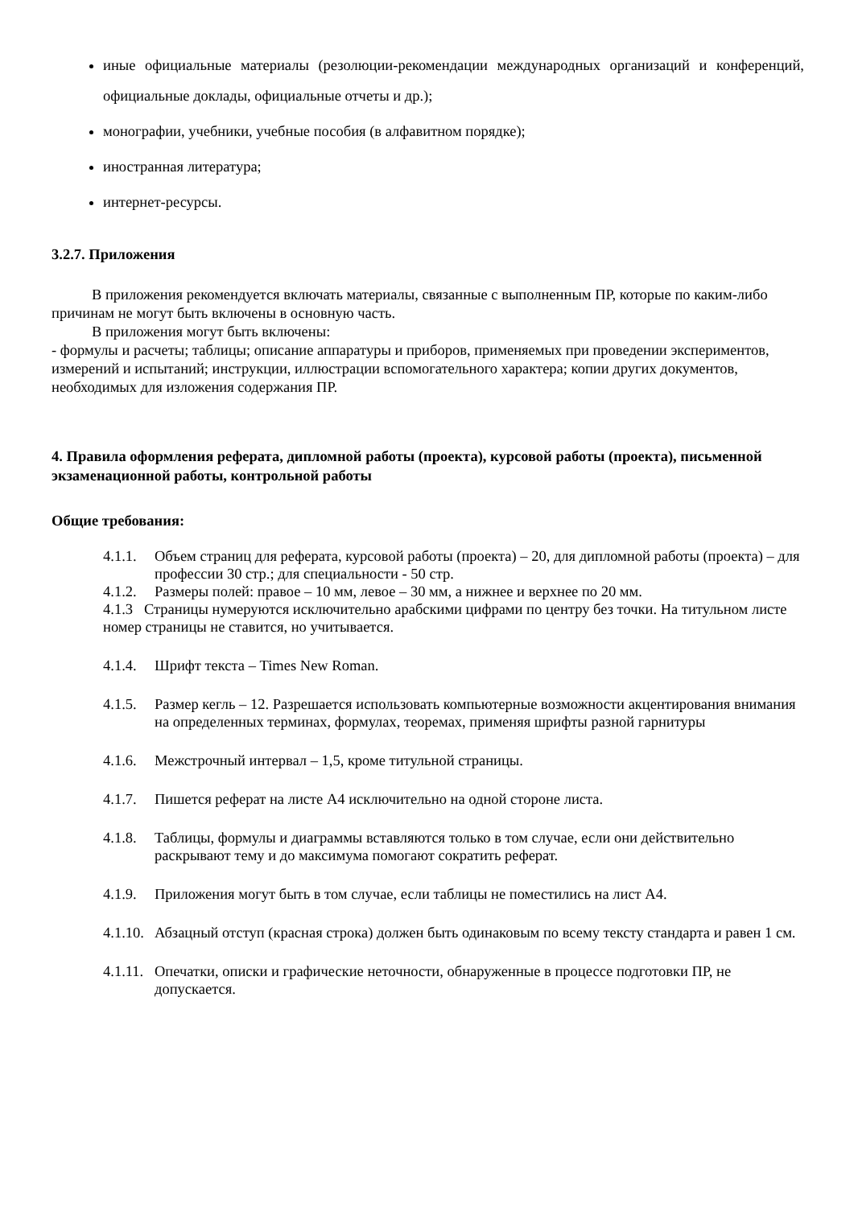иные официальные материалы (резолюции-рекомендации международных организаций и конференций, официальные доклады, официальные отчеты и др.);
монографии, учебники, учебные пособия (в алфавитном порядке);
иностранная литература;
интернет-ресурсы.
3.2.7. Приложения
В приложения рекомендуется включать материалы, связанные с выполненным ПР, которые по каким-либо причинам не могут быть включены в основную часть.
В приложения могут быть включены:
- формулы и расчеты; таблицы; описание аппаратуры и приборов, применяемых при проведении экспериментов, измерений и испытаний; инструкции, иллюстрации вспомогательного характера; копии других документов, необходимых для изложения содержания ПР.
4. Правила оформления реферата, дипломной работы (проекта), курсовой работы (проекта), письменной экзаменационной работы, контрольной работы
Общие требования:
4.1.1. Объем страниц для реферата, курсовой работы (проекта) – 20, для дипломной работы (проекта) – для профессии 30 стр.; для специальности - 50 стр.
4.1.2. Размеры полей: правое – 10 мм, левое – 30 мм, а нижнее и верхнее по 20 мм.
4.1.3 Страницы нумеруются исключительно арабскими цифрами по центру без точки. На титульном листе номер страницы не ставится, но учитывается.
4.1.4. Шрифт текста – Times New Roman.
4.1.5. Размер кегль – 12. Разрешается использовать компьютерные возможности акцентирования внимания на определенных терминах, формулах, теоремах, применяя шрифты разной гарнитуры
4.1.6. Межстрочный интервал – 1,5, кроме титульной страницы.
4.1.7. Пишется реферат на листе А4 исключительно на одной стороне листа.
4.1.8. Таблицы, формулы и диаграммы вставляются только в том случае, если они действительно раскрывают тему и до максимума помогают сократить реферат.
4.1.9. Приложения могут быть в том случае, если таблицы не поместились на лист А4.
4.1.10. Абзацный отступ (красная строка) должен быть одинаковым по всему тексту стандарта и равен 1 см.
4.1.11. Опечатки, описки и графические неточности, обнаруженные в процессе подготовки ПР, не допускается.